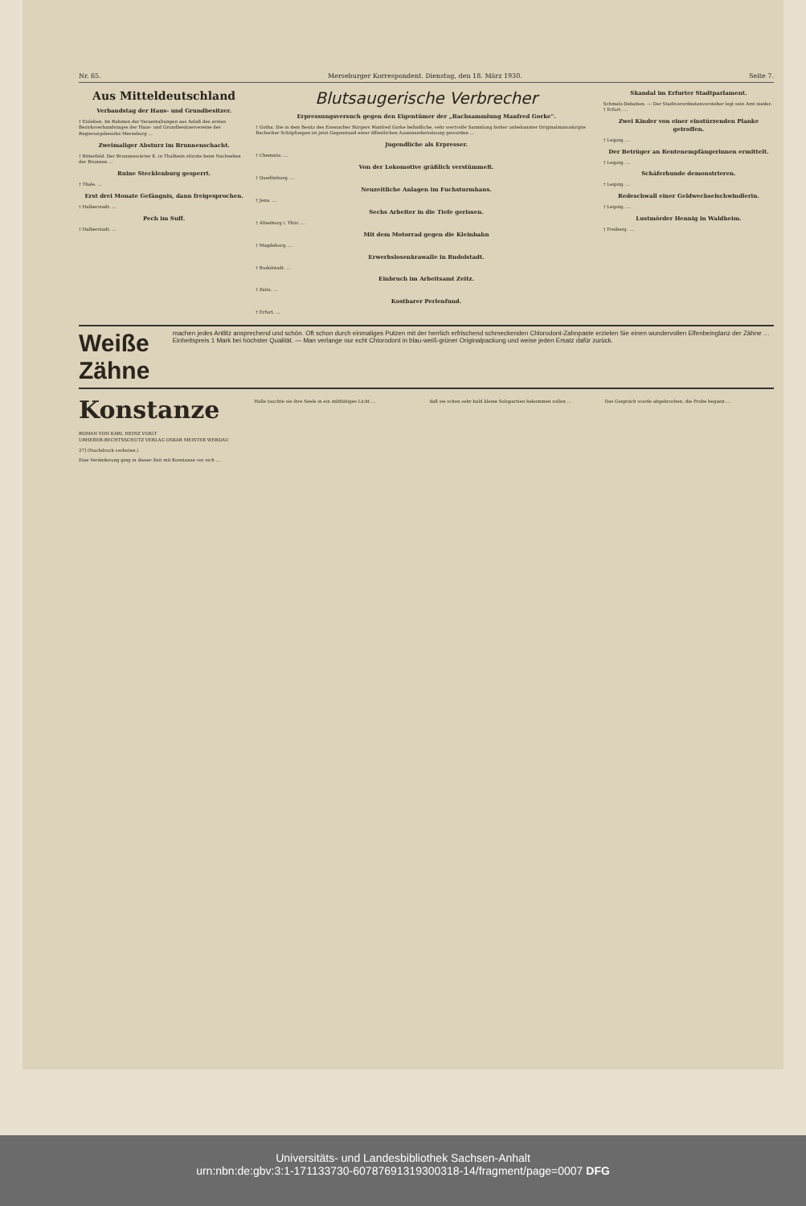Nr. 65. Merseburger Korrespondent. Dienstag, den 18. März 1930. Seite 7.
Aus Mitteldeutschland
Verbandstag der Haus- und Grundbesitzer.
† Eisleben. Im Rahmen der Veranstaltungen aus Anlaß des ersten Bezirksverbandstages der Haus- und Grundbesitzervereine des Regierungsbezirks Merseburg …
Zweimaliger Absturz im Brunnenschacht.
† Bitterfeld. Der Brunnenwärter K. in Thalheim stürzte beim Nachsehen der Brunnen …
Ruine Stecklenburg gesperrt.
† Thale. …
Erst drei Monate Gefängnis, dann freigesprochen.
† Halberstadt. …
Pech im Suff.
† Halberstadt. …
Blutsaugerische Verbrecher
Erpressungsversuch gegen den Eigentümer der „Bachsammlung Manfred Gorke".
† Gotha. Die in dem Besitz des Eisenacher Bürgers Manfred Gorke befindliche, sehr wertvolle Sammlung bisher unbekannter Originalmanuskripte Bachscher Schöpfungen ist jetzt Gegenstand einer öffentlichen Auseinandersetzung geworden …
Jugendliche als Erpresser.
† Chemnitz. …
Von der Lokomotive gräßlich verstümmelt.
† Quedlinburg. …
Neuzeitliche Anlagen im Fuchsturmhaus.
† Jena. …
Sechs Arbeiter in die Tiefe gerissen.
† Altenburg i. Thür. …
Mit dem Motorrad gegen die Kleinbahn
† Magdeburg. …
Erwerbslosenkrawalle in Rudolstadt.
† Rudolstadt. …
Einbruch im Arbeitsamt Zeitz.
† Zeitz. …
Kostbarer Perlenfund.
† Erfurt. …
Skandal im Erfurter Stadtparlament.
Schmalz-Debatten. — Der Stadtverordnetenvorsteher legt sein Amt nieder. † Erfurt. …
Zwei Kinder von einer einstürzenden Planke getroffen.
† Leipzig. …
Der Betrüger an Rentenempfängerinnen ermittelt.
† Leipzig. …
Schäferhunde demonstrieren.
† Leipzig. …
Redeschwall einer Geldwechselschwindlerin.
† Leipzig. …
Lustmörder Hennig in Waldheim.
† Freiberg. …
Weiße Zähne machen jedes Antlitz ansprechend und schön. Oft schon durch einmaliges Putzen mit der herrlich erfrischend schmeckenden Chlorodont-Zahnpaste erzielen Sie einen wundervollen Elfenbeinglanz der Zähne … Einheitspreis 1 Mark bei höchster Qualität. — Man verlange nur echt Chlorodont in blau-weiß-grüner Originalpackung und weise jeden Ersatz dafür zurück.
Konstanze
ROMAN VON KARL HEINZ VOIGT
URHEBER-RECHTSSCHUTZ VERLAG OSKAR MEISTER WERDAU
27] (Nachdruck verboten.)
Eine Veränderung ging in dieser Zeit mit Konstanze vor sich …
Halle tauchte sie ihre Seele in ein mildtätiges Licht …
daß sie schon sehr bald kleine Solopartien bekommen sollen …
Das Gespräch wurde abgebrochen, die Probe begann …
Universitäts- und Landesbibliothek Sachsen-Anhalt
urn:nbn:de:gbv:3:1-171133730-60787691319300318-14/fragment/page=0007 DFG